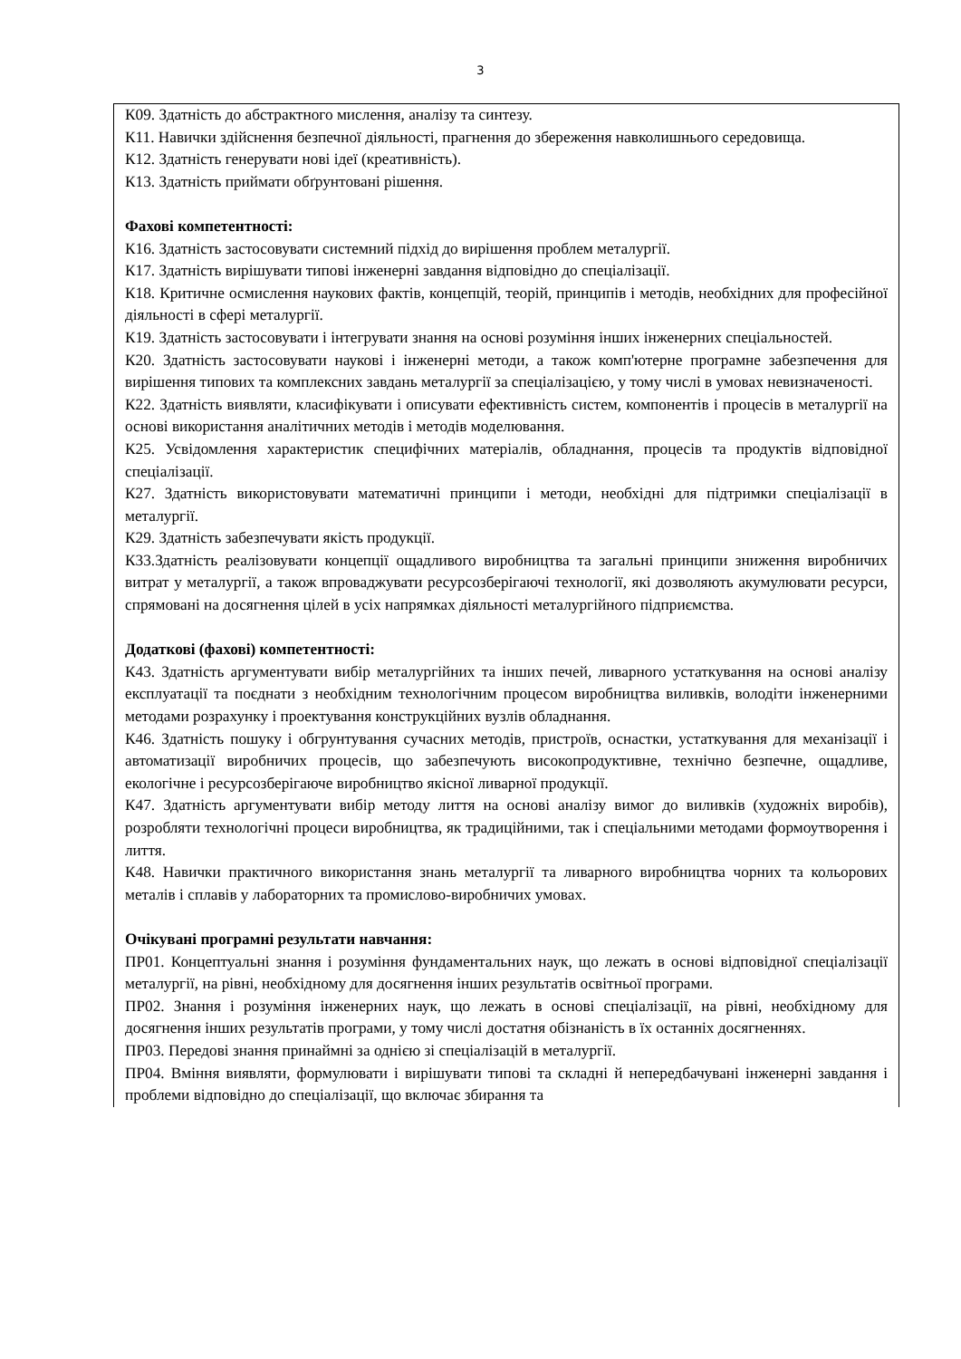3
| К09. Здатність до абстрактного мислення, аналізу та синтезу. К11. Навички здійснення безпечної діяльності, прагнення до збереження навколишнього середовища. К12. Здатність генерувати нові ідеї (креативність). К13. Здатність приймати обґрунтовані рішення. Фахові компетентності: К16. Здатність застосовувати системний підхід до вирішення проблем металургії. К17. Здатність вирішувати типові інженерні завдання відповідно до спеціалізації. К18. Критичне осмислення наукових фактів, концепцій, теорій, принципів і методів, необхідних для професійної діяльності в сфері металургії. К19. Здатність застосовувати і інтегрувати знання на основі розуміння інших інженерних спеціальностей. К20. Здатність застосовувати наукові і інженерні методи, а також комп'ютерне програмне забезпечення для вирішення типових та комплексних завдань металургії за спеціалізацією, у тому числі в умовах невизначеності. К22. Здатність виявляти, класифікувати і описувати ефективність систем, компонентів і процесів в металургії на основі використання аналітичних методів і методів моделювання. К25. Усвідомлення характеристик специфічних матеріалів, обладнання, процесів та продуктів відповідної спеціалізації. К27. Здатність використовувати математичні принципи і методи, необхідні для підтримки спеціалізації в металургії. К29. Здатність забезпечувати якість продукції. К33.Здатність реалізовувати концепції ощадливого виробництва та загальні принципи зниження виробничих витрат у металургії, а також впроваджувати ресурсозберігаючі технології, які дозволяють акумулювати ресурси, спрямовані на досягнення цілей в усіх напрямках діяльності металургійного підприємства. Додаткові (фахові) компетентності: К43. Здатність аргументувати вибір металургійних та інших печей, ливарного устаткування на основі аналізу експлуатації та поєднати з необхідним технологічним процесом виробництва виливків, володіти інженерними методами розрахунку і проектування конструкційних вузлів обладнання. К46. Здатність пошуку і обгрунтування сучасних методів, пристроїв, оснастки, устаткування для механізації і автоматизації виробничих процесів, що забезпечують високопродуктивне, технічно безпечне, ощадливе, екологічне і ресурсозберігаюче виробництво якісної ливарної продукції. К47. Здатність аргументувати вибір методу лиття на основі аналізу вимог до виливків (художніх виробів), розробляти технологічні процеси виробництва, як традиційними, так і спеціальними методами формоутворення і лиття. К48. Навички практичного використання знань металургії та ливарного виробництва чорних та кольорових металів і сплавів у лабораторних та промислово-виробничих умовах. Очікувані програмні результати навчання: ПР01. Концептуальні знання і розуміння фундаментальних наук, що лежать в основі відповідної спеціалізації металургії, на рівні, необхідному для досягнення інших результатів освітньої програми. ПР02. Знання і розуміння інженерних наук, що лежать в основі спеціалізації, на рівні, необхідному для досягнення інших результатів програми, у тому числі достатня обізнаність в їх останніх досягненнях. ПР03. Передові знання принаймні за однією зі спеціалізацій в металургії. ПР04. Вміння виявляти, формулювати і вирішувати типові та складні й непередбачувані інженерні завдання і проблеми відповідно до спеціалізації, що включає збирання та |